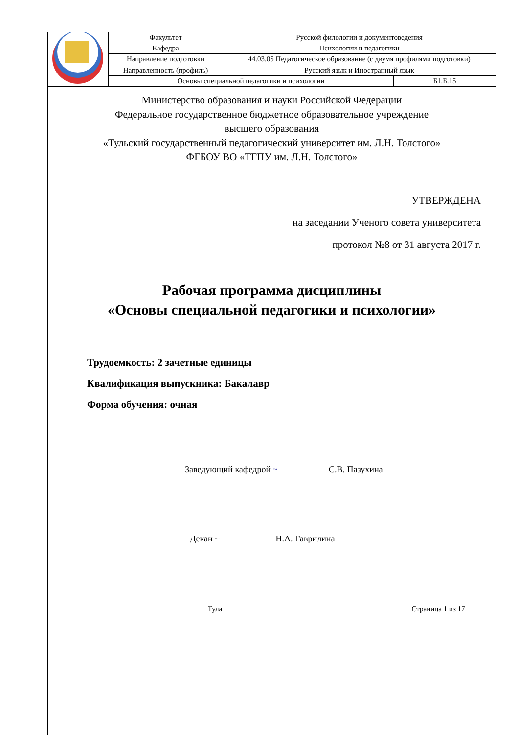| | Факультет | Русской филологии и документоведения | |
| | Кафедра | Психологии и педагогики | |
| | Направление подготовки | 44.03.05 Педагогическое образование (с двумя профилями подготовки) | |
| | Направленность (профиль) | Русский язык и Иностранный язык | |
| | Основы специальной педагогики и психологии | | Б1.Б.15 |
Министерство образования и науки Российской Федерации
Федеральное государственное бюджетное образовательное учреждение
высшего образования
«Тульский государственный педагогический университет им. Л.Н. Толстого»
ФГБОУ ВО «ТГПУ им. Л.Н. Толстого»
УТВЕРЖДЕНА
на заседании Ученого совета университета
протокол №8 от 31 августа 2017 г.
Рабочая программа дисциплины
«Основы специальной педагогики и психологии»
Трудоемкость: 2 зачетные единицы
Квалификация выпускника: Бакалавр
Форма обучения: очная
Заведующий кафедрой ~ С.В. Пазухина
Декан ~ Н.А. Гаврилина
| Тула | Страница 1 из 17 |